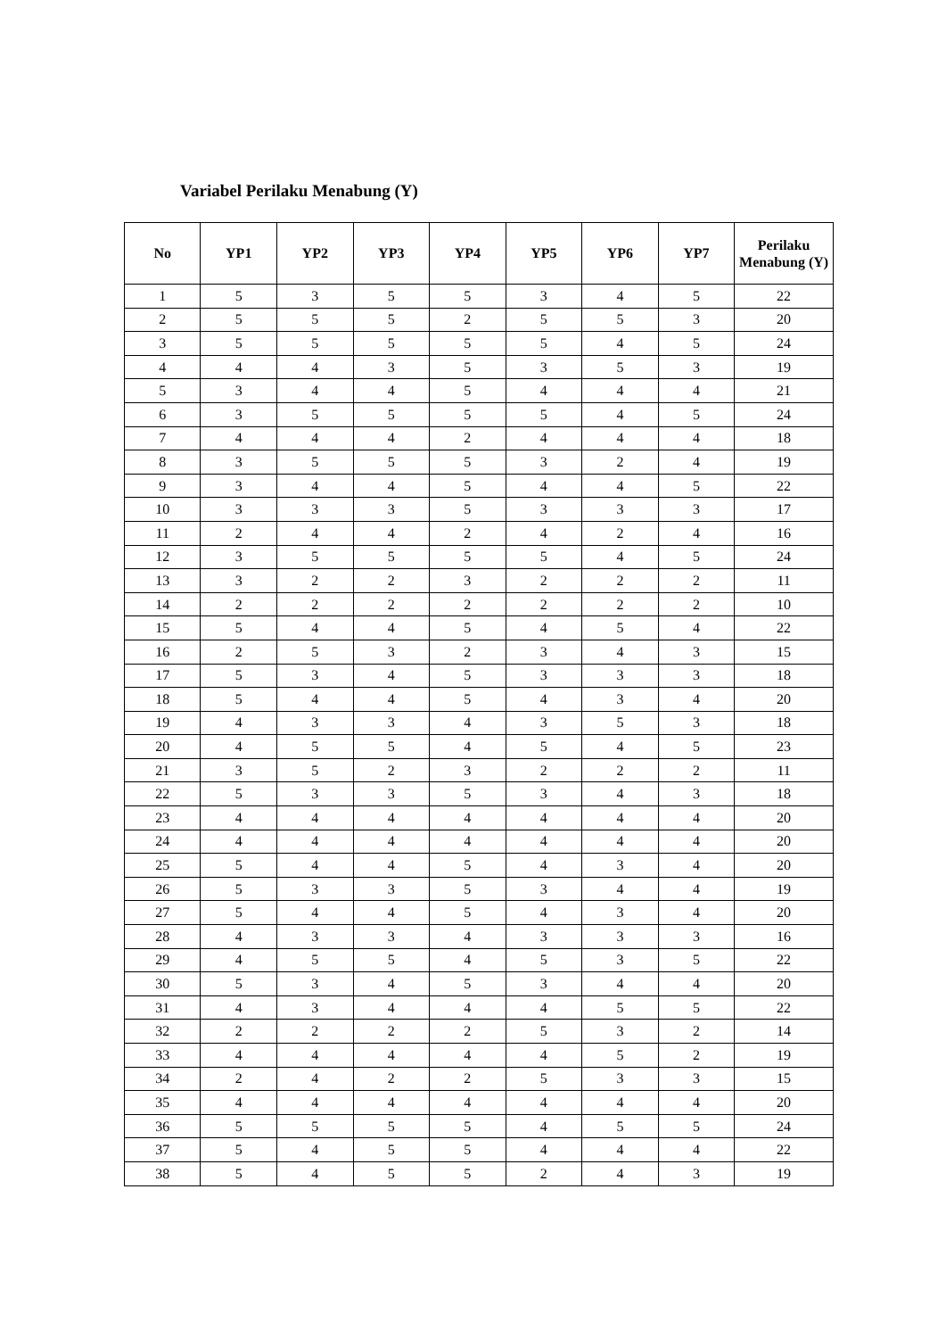Variabel Perilaku Menabung (Y)
| No | YP1 | YP2 | YP3 | YP4 | YP5 | YP6 | YP7 | Perilaku Menabung (Y) |
| --- | --- | --- | --- | --- | --- | --- | --- | --- |
| 1 | 5 | 3 | 5 | 5 | 3 | 4 | 5 | 22 |
| 2 | 5 | 5 | 5 | 2 | 5 | 5 | 3 | 20 |
| 3 | 5 | 5 | 5 | 5 | 5 | 4 | 5 | 24 |
| 4 | 4 | 4 | 3 | 5 | 3 | 5 | 3 | 19 |
| 5 | 3 | 4 | 4 | 5 | 4 | 4 | 4 | 21 |
| 6 | 3 | 5 | 5 | 5 | 5 | 4 | 5 | 24 |
| 7 | 4 | 4 | 4 | 2 | 4 | 4 | 4 | 18 |
| 8 | 3 | 5 | 5 | 5 | 3 | 2 | 4 | 19 |
| 9 | 3 | 4 | 4 | 5 | 4 | 4 | 5 | 22 |
| 10 | 3 | 3 | 3 | 5 | 3 | 3 | 3 | 17 |
| 11 | 2 | 4 | 4 | 2 | 4 | 2 | 4 | 16 |
| 12 | 3 | 5 | 5 | 5 | 5 | 4 | 5 | 24 |
| 13 | 3 | 2 | 2 | 3 | 2 | 2 | 2 | 11 |
| 14 | 2 | 2 | 2 | 2 | 2 | 2 | 2 | 10 |
| 15 | 5 | 4 | 4 | 5 | 4 | 5 | 4 | 22 |
| 16 | 2 | 5 | 3 | 2 | 3 | 4 | 3 | 15 |
| 17 | 5 | 3 | 4 | 5 | 3 | 3 | 3 | 18 |
| 18 | 5 | 4 | 4 | 5 | 4 | 3 | 4 | 20 |
| 19 | 4 | 3 | 3 | 4 | 3 | 5 | 3 | 18 |
| 20 | 4 | 5 | 5 | 4 | 5 | 4 | 5 | 23 |
| 21 | 3 | 5 | 2 | 3 | 2 | 2 | 2 | 11 |
| 22 | 5 | 3 | 3 | 5 | 3 | 4 | 3 | 18 |
| 23 | 4 | 4 | 4 | 4 | 4 | 4 | 4 | 20 |
| 24 | 4 | 4 | 4 | 4 | 4 | 4 | 4 | 20 |
| 25 | 5 | 4 | 4 | 5 | 4 | 3 | 4 | 20 |
| 26 | 5 | 3 | 3 | 5 | 3 | 4 | 4 | 19 |
| 27 | 5 | 4 | 4 | 5 | 4 | 3 | 4 | 20 |
| 28 | 4 | 3 | 3 | 4 | 3 | 3 | 3 | 16 |
| 29 | 4 | 5 | 5 | 4 | 5 | 3 | 5 | 22 |
| 30 | 5 | 3 | 4 | 5 | 3 | 4 | 4 | 20 |
| 31 | 4 | 3 | 4 | 4 | 4 | 5 | 5 | 22 |
| 32 | 2 | 2 | 2 | 2 | 5 | 3 | 2 | 14 |
| 33 | 4 | 4 | 4 | 4 | 4 | 5 | 2 | 19 |
| 34 | 2 | 4 | 2 | 2 | 5 | 3 | 3 | 15 |
| 35 | 4 | 4 | 4 | 4 | 4 | 4 | 4 | 20 |
| 36 | 5 | 5 | 5 | 5 | 4 | 5 | 5 | 24 |
| 37 | 5 | 4 | 5 | 5 | 4 | 4 | 4 | 22 |
| 38 | 5 | 4 | 5 | 5 | 2 | 4 | 3 | 19 |